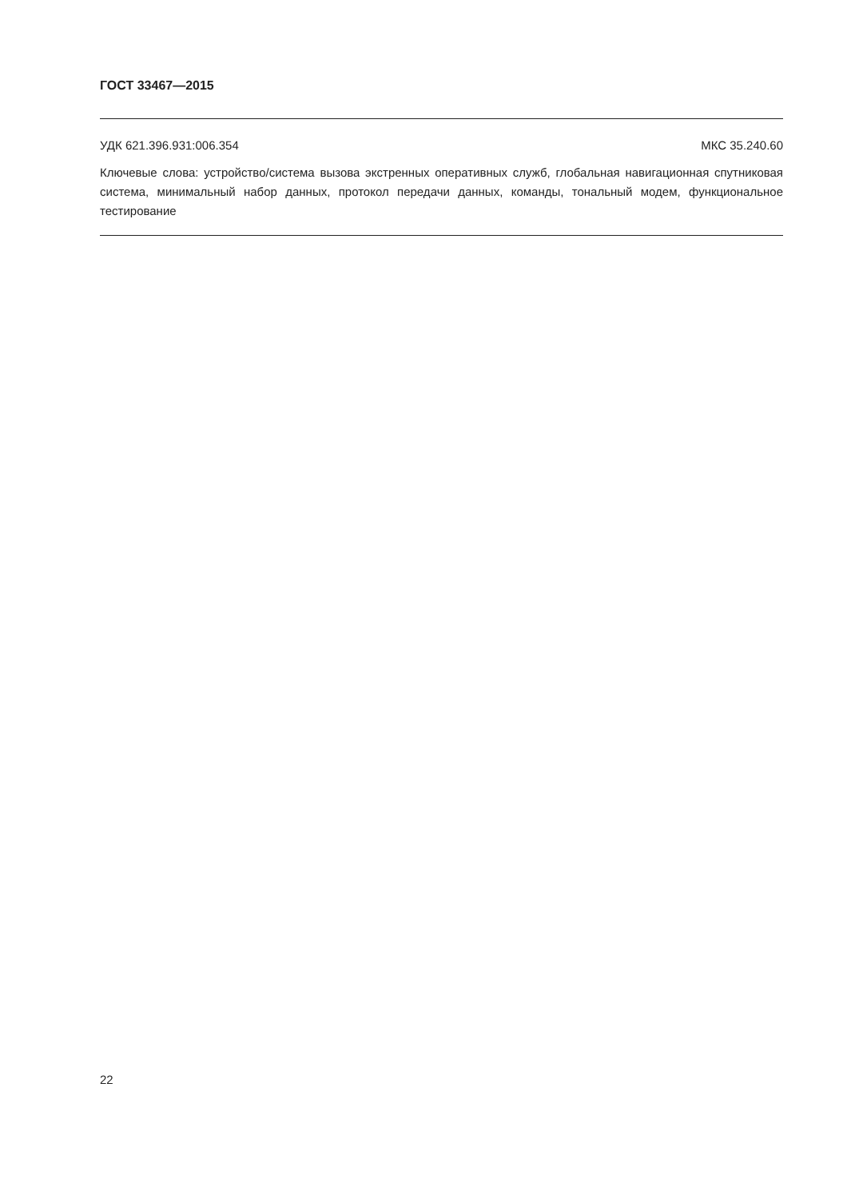ГОСТ 33467—2015
УДК 621.396.931:006.354 МКС 35.240.60
Ключевые слова: устройство/система вызова экстренных оперативных служб, глобальная навигационная спутниковая система, минимальный набор данных, протокол передачи данных, команды, тональный модем, функциональное тестирование
22